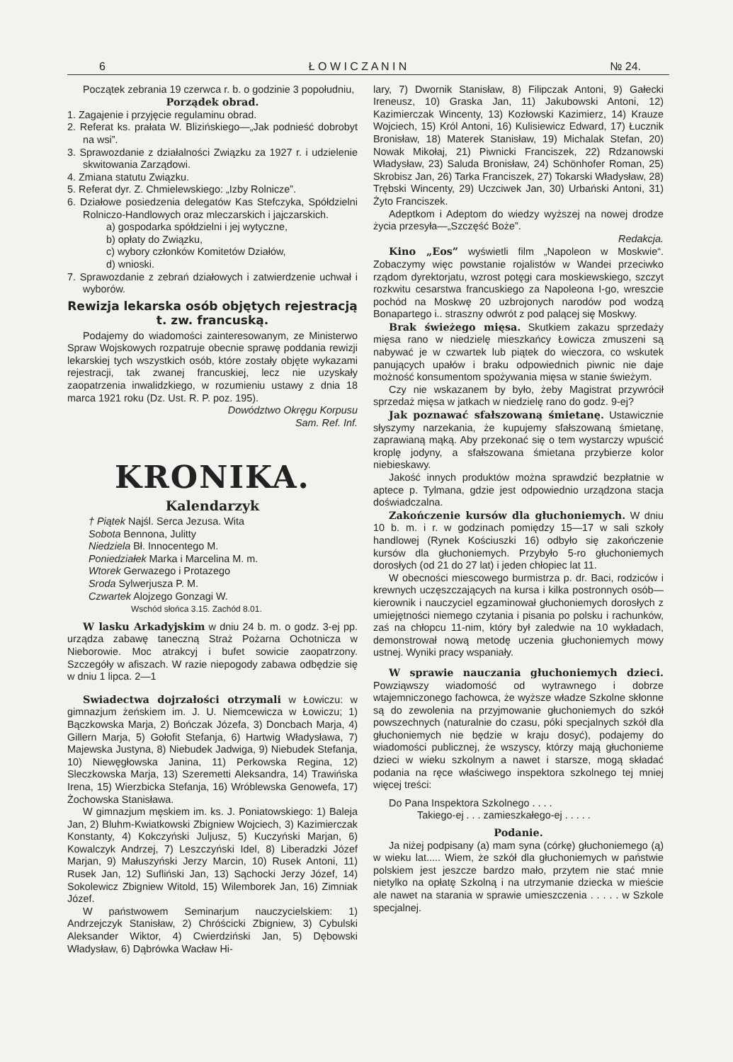6 Ł O W I C Z A N I N № 24.
Początek zebrania 19 czerwca r. b. o godzinie 3 popołudniu,
Porządek obrad.
1. Zagajenie i przyjęcie regulaminu obrad.
2. Referat ks. prałata W. Blizińskiego—„Jak podnieść dobrobyt na wsi”.
3. Sprawozdanie z działalności Związku za 1927 r. i udzielenie skwitowania Zarządowi.
4. Zmiana statutu Związku.
5. Referat dyr. Z. Chmielewskiego: „Izby Rolnicze”.
6. Działowe posiedzenia delegatów Kas Stefczyka, Spółdzielni Rolniczo-Handlowych oraz mleczarskich i jajczarskich.
a) gospodarka spółdzielni i jej wytyczne,
b) opłaty do Związku,
c) wybory członków Komitetów Działów,
d) wnioski.
7. Sprawozdanie z zebrań działowych i zatwierdzenie uchwał i wyborów.
Rewizja lekarska osób objętych rejestracją t. zw. francuską.
Podajemy do wiadomości zainteresowanym, ze Ministerwo Spraw Wojskowych rozpatruje obecnie sprawę poddania rewizji lekarskiej tych wszystkich osób, które zostały objęte wykazami rejestracji, tak zwanej francuskiej, lecz nie uzyskały zaopatrzenia inwalidzkiego, w rozumieniu ustawy z dnia 18 marca 1921 roku (Dz. Ust. R. P. poz. 195).
Dowództwo Okręgu Korpusu
Sam. Ref. Inf.
KRONIKA.
Kalendarzyk
† Piątek Najśl. Serca Jezusa. Wita
Sobota Bennona, Julitty
Niedziela Bł. Innocentego M.
Poniedziałek Marka i Marcelina M. m.
Wtorek Gerwazego i Protazego
Sroda Sylwerjusza P. M.
Czwartek Alojzego Gonzagi W.
Wschód słońca 3.15. Zachód 8.01.
W lasku Arkadyjskim w dniu 24 b. m. o godz. 3-ej pp. urządza zabawę taneczną Straż Pożarna Ochotnicza w Nieborowie. Moc atrakcyj i bufet sowicie zaopatrzony. Szczegóły w afiszach. W razie niepogody zabawa odbędzie się w dniu 1 lipca. 2—1
Swiadectwa dojrzałości otrzymali w Łowiczu: w gimnazjum żeńskiem im. J. U. Niemcewicza w Łowiczu; 1) Bączkowska Marja, 2) Bończak Józefa, 3) Doncbach Marja, 4) Gillern Marja, 5) Gołofit Stefanja, 6) Hartwig Władysława, 7) Majewska Justyna, 8) Niebudek Jadwiga, 9) Niebudek Stefanja, 10) Niewęgłowska Janina, 11) Perkowska Regina, 12) Sleczkowska Marja, 13) Szeremetti Aleksandra, 14) Trawińska Irena, 15) Wierzbicka Stefanja, 16) Wróblewska Genowefa, 17) Żochowska Stanisława.
W gimnazjum męskiem im. ks. J. Poniatowskiego: 1) Baleja Jan, 2) Bluhm-Kwiatkowski Zbigniew Wojciech, 3) Kazimierczak Konstanty, 4) Kokczyński Juljusz, 5) Kuczyński Marjan, 6) Kowalczyk Andrzej, 7) Leszczyński Idel, 8) Liberadzki Józef Marjan, 9) Małuszyński Jerzy Marcin, 10) Rusek Antoni, 11) Rusek Jan, 12) Sufliński Jan, 13) Sąchocki Jerzy Józef, 14) Sokolewicz Zbigniew Witold, 15) Wilemborek Jan, 16) Zimniak Józef.
W państwowem Seminarjum nauczycielskiem: 1) Andrzejczyk Stanisław, 2) Chróścicki Zbigniew, 3) Cybulski Aleksander Wiktor, 4) Cwierdziński Jan, 5) Dębowski Władysław, 6) Dąbrówka Wacław Hi-
lary, 7) Dwornik Stanisław, 8) Filipczak Antoni, 9) Gałecki Ireneusz, 10) Graska Jan, 11) Jakubowski Antoni, 12) Kazimierczak Wincenty, 13) Kozłowski Kazimierz, 14) Krauze Wojciech, 15) Król Antoni, 16) Kulisiewicz Edward, 17) Łucznik Bronisław, 18) Materek Stanisław, 19) Michalak Stefan, 20) Nowak Mikołaj, 21) Piwnicki Franciszek, 22) Rdzanowski Władysław, 23) Saluda Bronisław, 24) Schönhofer Roman, 25) Skrobisz Jan, 26) Tarka Franciszek, 27) Tokarski Władysław, 28) Trębski Wincenty, 29) Uczciwek Jan, 30) Urbański Antoni, 31) Żyto Franciszek.
Adeptkom i Adeptom do wiedzy wyższej na nowej drodze życia przesyła—„Szczęść Boże”.
Redakcja.
Kino „Eos” wyświetli film „Napoleon w Moskwie“. Zobaczymy więc powstanie rojalistów w Wandei przeciwko rządom dyrektorjatu, wzrost potęgi cara moskiewskiego, szczyt rozkwitu cesarstwa francuskiego za Napoleona I-go, wreszcie pochód na Moskwę 20 uzbrojonych narodów pod wodzą Bonapartego i.. straszny odwrót z pod palącej się Moskwy.
Brak świeżego mięsa. Skutkiem zakazu sprzedaży mięsa rano w niedzielę mieszkańcy Łowicza zmuszeni są nabywać je w czwartek lub piątek do wieczora, co wskutek panujących upałów i braku odpowiednich piwnic nie daje możność konsumentom spożywania mięsa w stanie świeżym.
Czy nie wskazanem by było, żeby Magistrat przywrócił sprzedaż mięsa w jatkach w niedzielę rano do godz. 9-ej?
Jak poznawać sfałszowaną śmietanę. Ustawicznie słyszymy narzekania, że kupujemy sfałszowaną śmietanę, zaprawianą mąką. Aby przekonać się o tem wystarczy wpuścić kroplę jodyny, a sfałszowana śmietana przybierze kolor niebieskawy.
Jakość innych produktów można sprawdzić bezpłatnie w aptece p. Tylmana, gdzie jest odpowiednio urządzona stacja doświadczalna.
Zakończenie kursów dla głuchoniemych. W dniu 10 b. m. i r. w godzinach pomiędzy 15—17 w sali szkoły handlowej (Rynek Kościuszki 16) odbyło się zakończenie kursów dla głuchoniemych. Przybyło 5-ro głuchoniemych dorosłych (od 21 do 27 lat) i jeden chłopiec lat 11.
W obecności miescowego burmistrza p. dr. Baci, rodziców i krewnych uczęszczających na kursa i kilka postronnych osób—kierownik i nauczyciel egzaminował głuchoniemych dorosłych z umiejętności niemego czytania i pisania po polsku i rachunków, zaś na chłopcu 11-nim, który był zaledwie na 10 wykładach, demonstrował nową metodę uczenia głuchoniemych mowy ustnej. Wyniki pracy wspaniały.
W sprawie nauczania głuchoniemych dzieci. Powziąwszy wiadomość od wytrawnego i dobrze wtajemniczonego fachowca, że wyższe władze Szkolne skłonne są do zewolenia na przyjmowanie głuchoniemych do szkół powszechnych (naturalnie do czasu, póki specjalnych szkół dla głuchoniemych nie będzie w kraju dosyć), podajemy do wiadomości publicznej, że wszyscy, którzy mają głuchonieme dzieci w wieku szkolnym a nawet i starsze, mogą składać podania na ręce właściwego inspektora szkolnego tej mniej więcej treści:
Do Pana Inspektora Szkolnego . . . .
Takiego-ej . . . zamieszkałego-ej . . . . .
Podanie.
Ja niżej podpisany (a) mam syna (córkę) głuchoniemego (ą) w wieku lat..... Wiem, że szkół dla głuchoniemych w państwie polskiem jest jeszcze bardzo mało, przytem nie stać mnie nietylko na opłatę Szkolną i na utrzymanie dziecka w mieście ale nawet na starania w sprawie umieszczenia . . . . . w Szkole specjalnej.